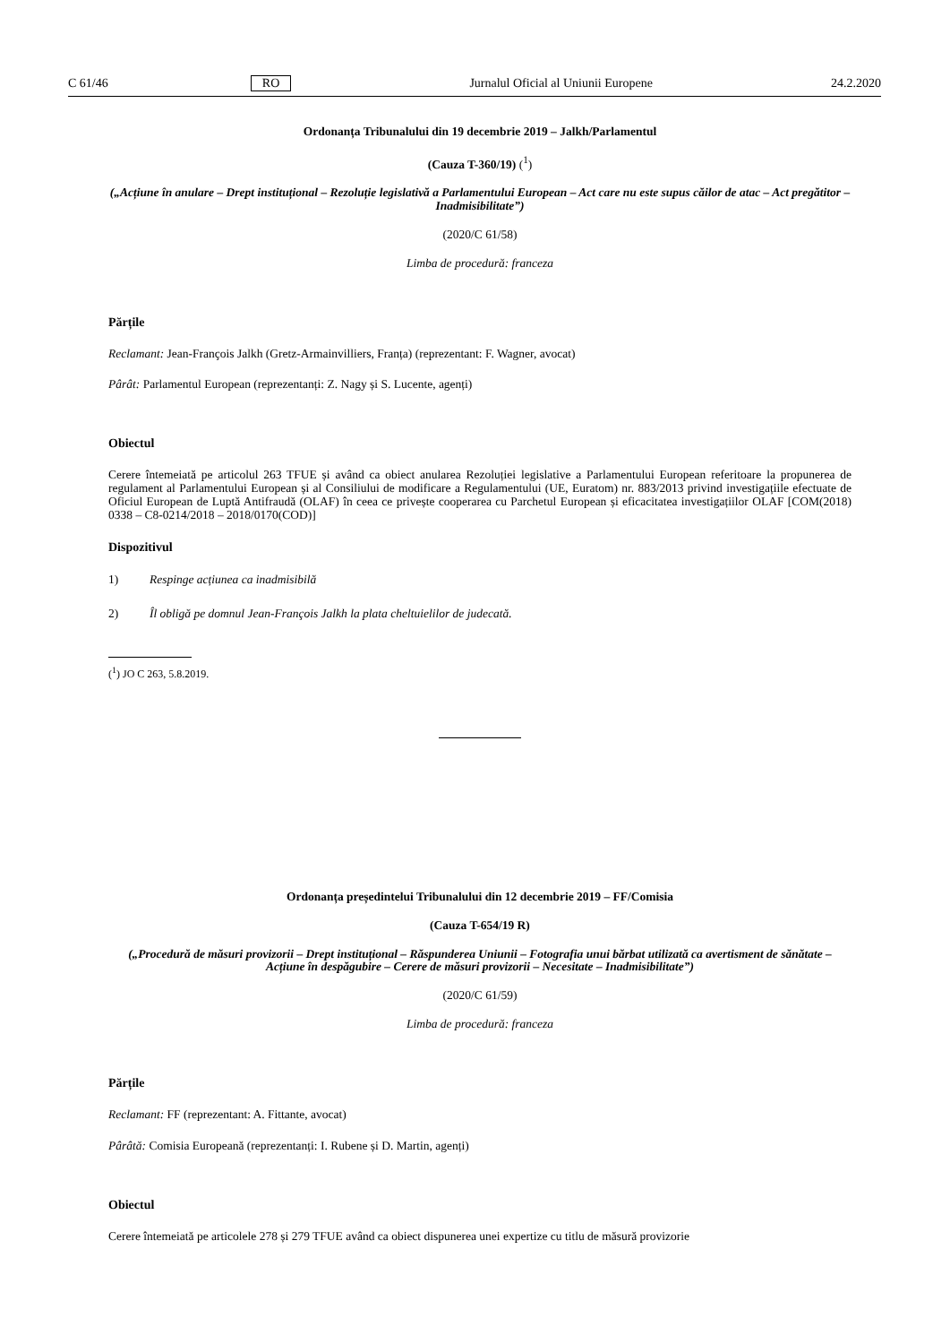C 61/46 RO Jurnalul Oficial al Uniunii Europene 24.2.2020
Ordonanța Tribunalului din 19 decembrie 2019 – Jalkh/Parlamentul
(Cauza T-360/19) (<sup>1</sup>)
(„Acțiune în anulare – Drept instituțional – Rezoluție legislativă a Parlamentului European – Act care nu este supus căilor de atac – Act pregătitor – Inadmisibilitate”)
(2020/C 61/58)
Limba de procedură: franceza
Părțile
Reclamant: Jean-François Jalkh (Gretz-Armainvilliers, Franța) (reprezentant: F. Wagner, avocat)
Pârât: Parlamentul European (reprezentanți: Z. Nagy și S. Lucente, agenți)
Obiectul
Cerere întemeiată pe articolul 263 TFUE și având ca obiect anularea Rezoluției legislative a Parlamentului European referitoare la propunerea de regulament al Parlamentului European și al Consiliului de modificare a Regulamentului (UE, Euratom) nr. 883/2013 privind investigațiile efectuate de Oficiul European de Luptă Antifraudă (OLAF) în ceea ce privește cooperarea cu Parchetul European și eficacitatea investigațiilor OLAF [COM(2018) 0338 – C8-0214/2018 – 2018/0170(COD)]
Dispozitivul
1) Respinge acțiunea ca inadmisibilă
2) Îl obligă pe domnul Jean-François Jalkh la plata cheltuielilor de judecată.
(<sup>1</sup>) JO C 263, 5.8.2019.
Ordonanța președintelui Tribunalului din 12 decembrie 2019 – FF/Comisia
(Cauza T-654/19 R)
(„Procedură de măsuri provizorii – Drept instituțional – Răspunderea Uniunii – Fotografia unui bărbat utilizată ca avertisment de sănătate – Acțiune în despăgubire – Cerere de măsuri provizorii – Necesitate – Inadmisibilitate”)
(2020/C 61/59)
Limba de procedură: franceza
Părțile
Reclamant: FF (reprezentant: A. Fittante, avocat)
Pârâtă: Comisia Europeană (reprezentanți: I. Rubene și D. Martin, agenți)
Obiectul
Cerere întemeiată pe articolele 278 și 279 TFUE având ca obiect dispunerea unei expertize cu titlu de măsură provizorie